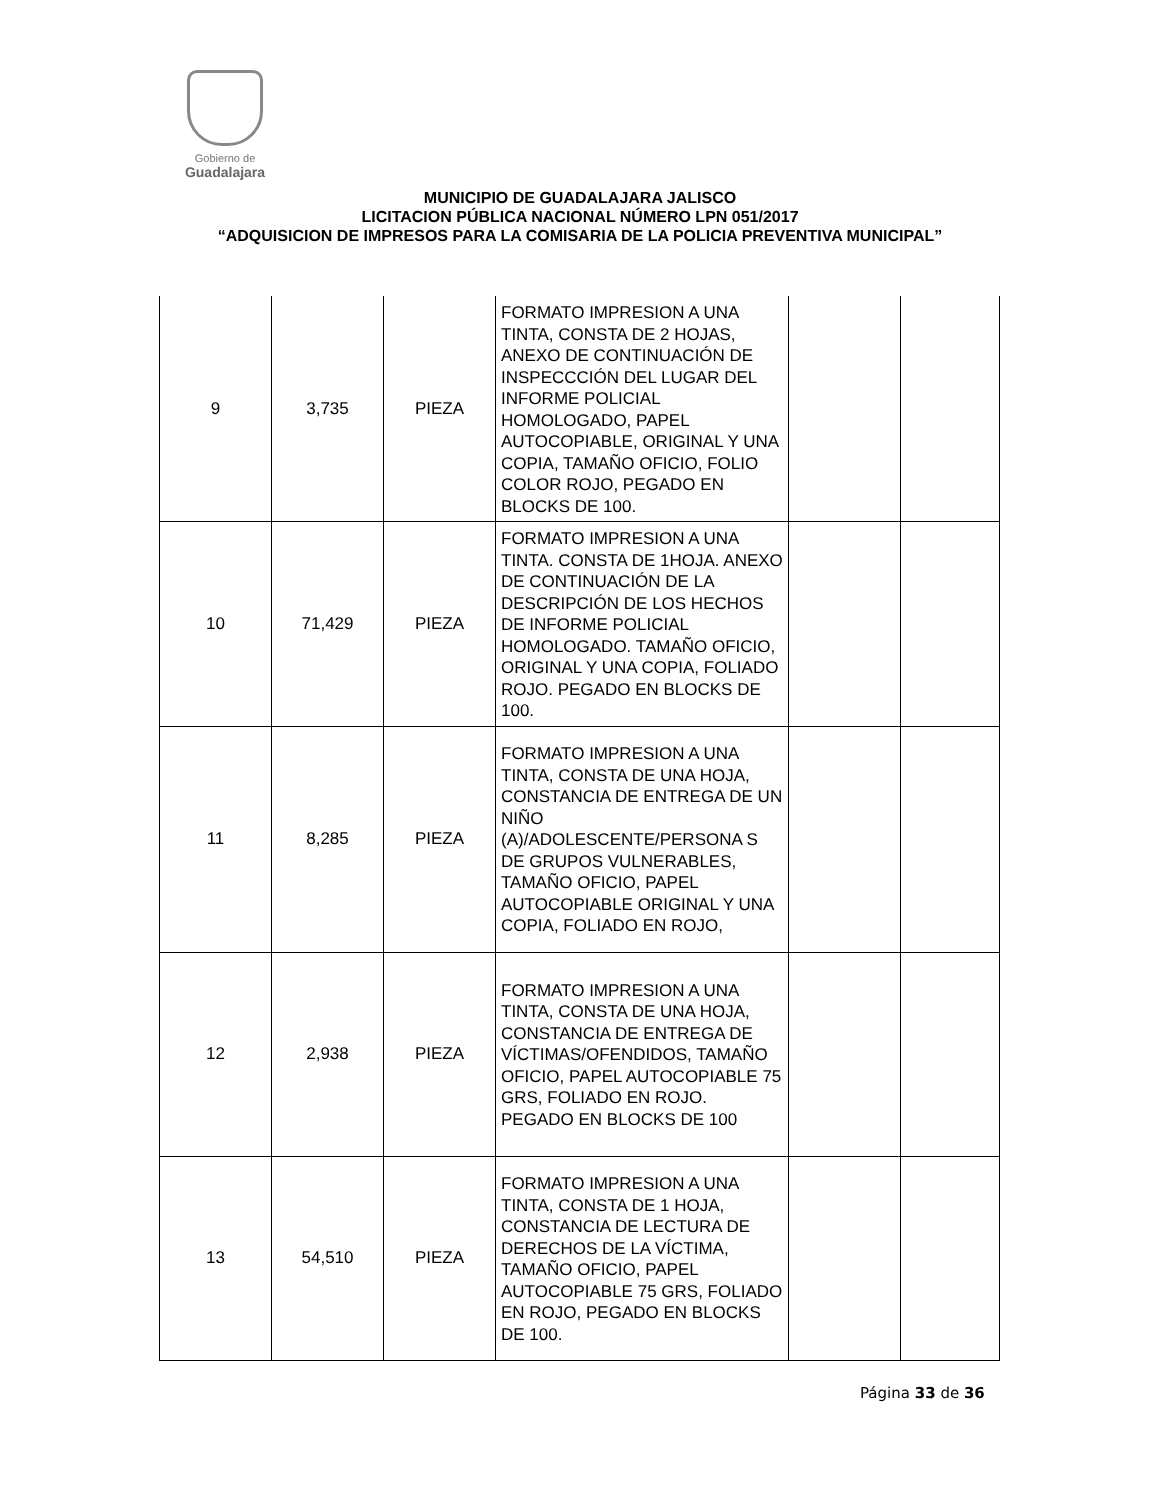Gobierno de
Guadalajara
MUNICIPIO DE GUADALAJARA JALISCO
LICITACION PÚBLICA NACIONAL NÚMERO LPN 051/2017
“ADQUISICION DE IMPRESOS PARA LA COMISARIA DE LA POLICIA PREVENTIVA MUNICIPAL”
| 9 | 3,735 | PIEZA | FORMATO IMPRESION A UNA TINTA, CONSTA DE 2 HOJAS, ANEXO DE CONTINUACIÓN DE INSPECCCIÓN DEL LUGAR DEL INFORME POLICIAL HOMOLOGADO, PAPEL AUTOCOPIABLE, ORIGINAL Y UNA COPIA, TAMAÑO OFICIO, FOLIO COLOR ROJO, PEGADO EN BLOCKS DE 100. | | |
| 10 | 71,429 | PIEZA | FORMATO IMPRESION A UNA TINTA. CONSTA DE 1HOJA. ANEXO DE CONTINUACIÓN DE LA DESCRIPCIÓN DE LOS HECHOS DE INFORME POLICIAL HOMOLOGADO. TAMAÑO OFICIO, ORIGINAL Y UNA COPIA, FOLIADO ROJO. PEGADO EN BLOCKS DE 100. | | |
| 11 | 8,285 | PIEZA | FORMATO IMPRESION A UNA TINTA, CONSTA DE UNA HOJA, CONSTANCIA DE ENTREGA DE UN NIÑO (A)/ADOLESCENTE/PERSONA S DE GRUPOS VULNERABLES, TAMAÑO OFICIO, PAPEL AUTOCOPIABLE ORIGINAL Y UNA COPIA, FOLIADO EN ROJO, | | |
| 12 | 2,938 | PIEZA | FORMATO IMPRESION A UNA TINTA, CONSTA DE UNA HOJA, CONSTANCIA DE ENTREGA DE VÍCTIMAS/OFENDIDOS, TAMAÑO OFICIO, PAPEL AUTOCOPIABLE 75 GRS, FOLIADO EN ROJO. PEGADO EN BLOCKS DE 100 | | |
| 13 | 54,510 | PIEZA | FORMATO IMPRESION A UNA TINTA, CONSTA DE 1 HOJA, CONSTANCIA DE LECTURA DE DERECHOS DE LA VÍCTIMA, TAMAÑO OFICIO, PAPEL AUTOCOPIABLE 75 GRS, FOLIADO EN ROJO, PEGADO EN BLOCKS DE 100. | | |
Página 33 de 36